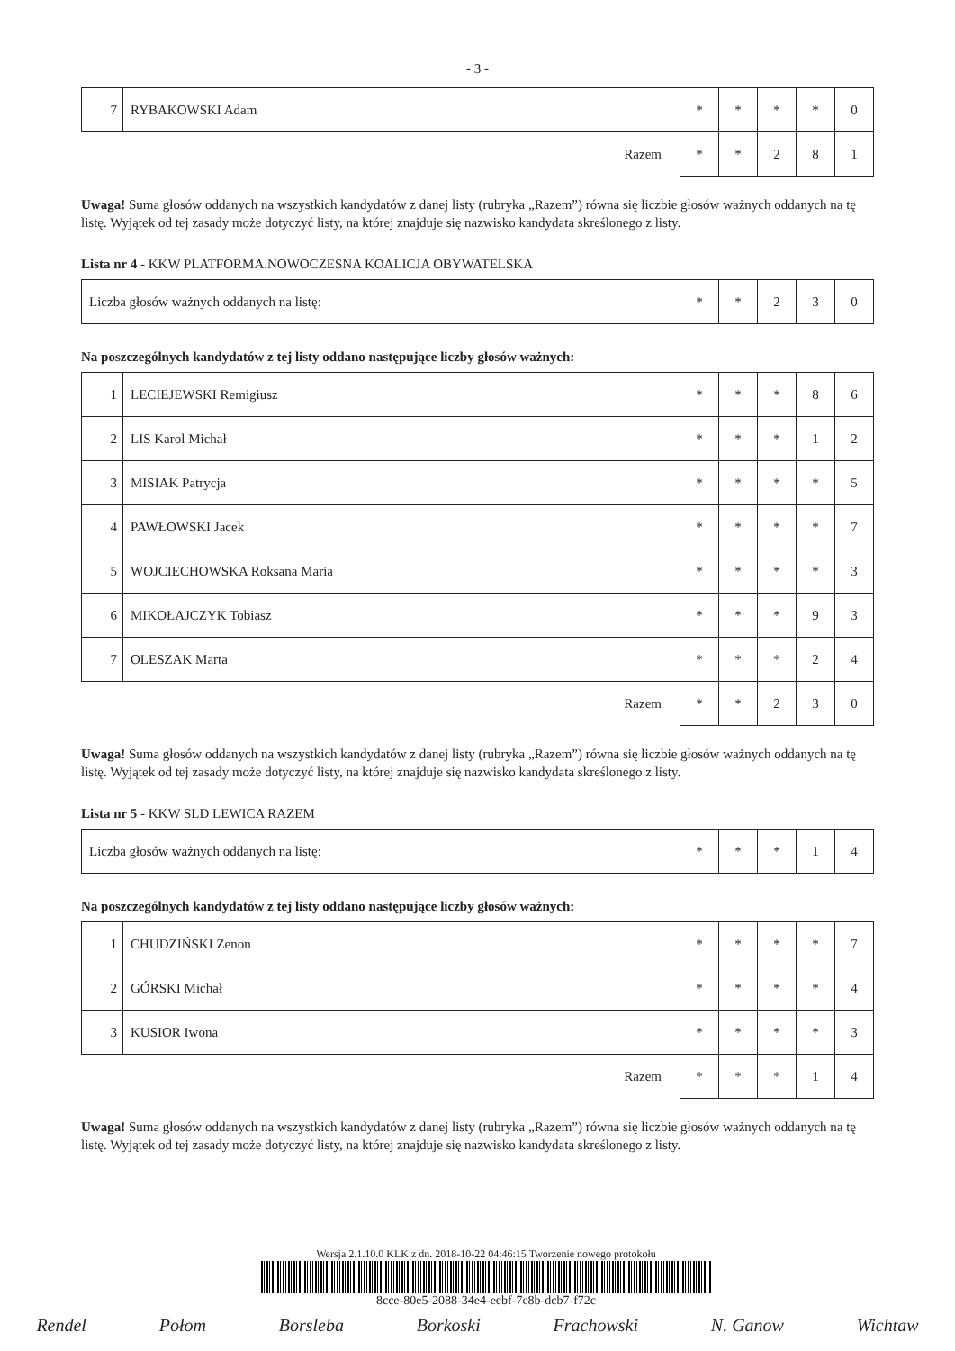- 3 -
| 7 | RYBAKOWSKI Adam | * | * | * | * | 0 |
| Razem | | * | * | 2 | 8 | 1 |
Uwaga! Suma głosów oddanych na wszystkich kandydatów z danej listy (rubryka „Razem”) równa się liczbie głosów ważnych oddanych na tę listę. Wyjątek od tej zasady może dotyczyć listy, na której znajduje się nazwisko kandydata skreślonego z listy.
Lista nr 4 - KKW PLATFORMA.NOWOCZESNA KOALICJA OBYWATELSKA
| Liczba głosów ważnych oddanych na listę: | * | * | 2 | 3 | 0 |
Na poszczególnych kandydatów z tej listy oddano następujące liczby głosów ważnych:
| 1 | LECIEJEWSKI Remigiusz | * | * | * | 8 | 6 |
| 2 | LIS Karol Michał | * | * | * | 1 | 2 |
| 3 | MISIAK Patrycja | * | * | * | * | 5 |
| 4 | PAWŁOWSKI Jacek | * | * | * | * | 7 |
| 5 | WOJCIECHOWSKA Roksana Maria | * | * | * | * | 3 |
| 6 | MIKOŁAJCZYK Tobiasz | * | * | * | 9 | 3 |
| 7 | OLESZAK Marta | * | * | * | 2 | 4 |
| Razem | | * | * | 2 | 3 | 0 |
Uwaga! Suma głosów oddanych na wszystkich kandydatów z danej listy (rubryka „Razem”) równa się liczbie głosów ważnych oddanych na tę listę. Wyjątek od tej zasady może dotyczyć listy, na której znajduje się nazwisko kandydata skreślonego z listy.
Lista nr 5 - KKW SLD LEWICA RAZEM
| Liczba głosów ważnych oddanych na listę: | * | * | * | 1 | 4 |
Na poszczególnych kandydatów z tej listy oddano następujące liczby głosów ważnych:
| 1 | CHUDZIŃSKI Zenon | * | * | * | * | 7 |
| 2 | GÓRSKI Michał | * | * | * | * | 4 |
| 3 | KUSIOR Iwona | * | * | * | * | 3 |
| Razem | | * | * | * | 1 | 4 |
Uwaga! Suma głosów oddanych na wszystkich kandydatów z danej listy (rubryka „Razem”) równa się liczbie głosów ważnych oddanych na tę listę. Wyjątek od tej zasady może dotyczyć listy, na której znajduje się nazwisko kandydata skreślonego z listy.
Wersja 2.1.10.0 KLK z dn. 2018-10-22 04:46:15 Tworzenie nowego protokołu
8cce-80e5-2088-34e4-ecbf-7e8b-dcb7-f72c
Rendel Połom Borsleba Borkoski Frachowski N. Ganow Wichtaw